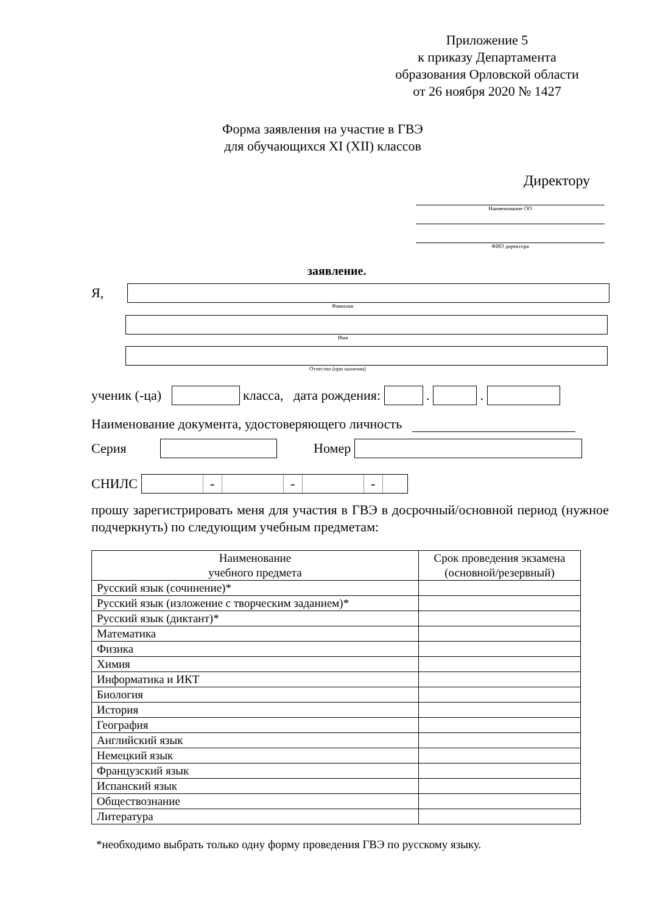Приложение 5
к приказу Департамента
образования Орловской области
от 26 ноября 2020 № 1427
Форма заявления на участие в ГВЭ
для обучающихся XI (XII) классов
Директору
Наименование ОО
ФИО директора
заявление.
Я,
Фамилия
Имя
Отчество (при наличии)
ученик (-ца)
класса, дата рождения:
.
.
Наименование документа, удостоверяющего личность
Серия
Номер
СНИЛС
- - -
прошу зарегистрировать меня для участия в ГВЭ в досрочный/основной период (нужное подчеркнуть) по следующим учебным предметам:
| Наименование учебного предмета | Срок проведения экзамена (основной/резервный) |
| --- | --- |
| Русский язык (сочинение)* | |
| Русский язык (изложение с творческим заданием)* | |
| Русский язык (диктант)* | |
| Математика | |
| Физика | |
| Химия | |
| Информатика и ИКТ | |
| Биология | |
| История | |
| География | |
| Английский язык | |
| Немецкий язык | |
| Французский язык | |
| Испанский язык | |
| Обществознание | |
| Литература | |
*необходимо выбрать только одну форму проведения ГВЭ по русскому языку.